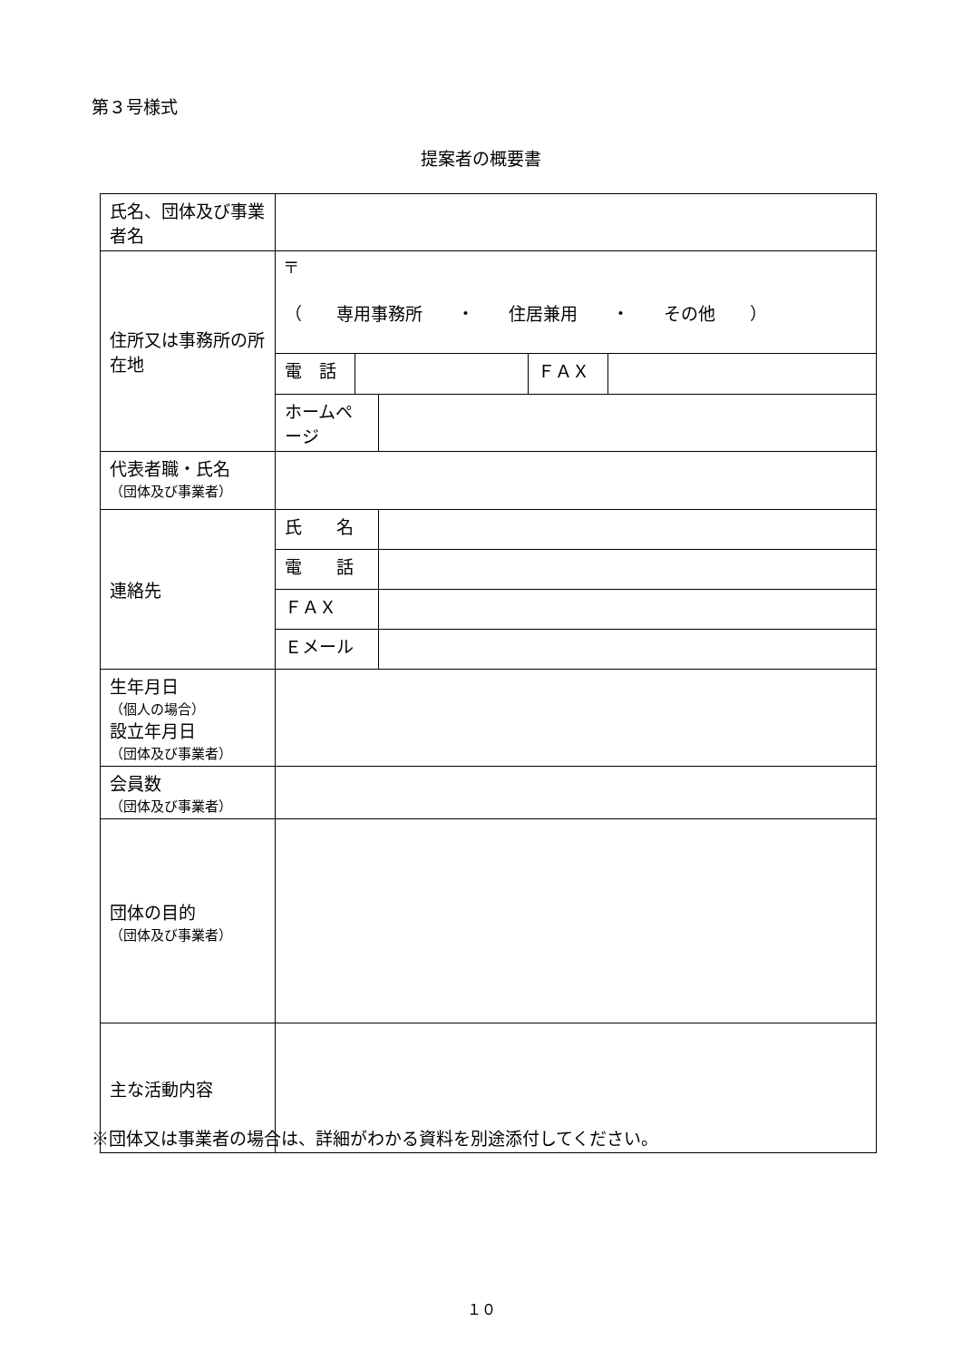第３号様式
提案者の概要書
| 氏名、団体及び事業者名 | | | | | |
| 住所又は事務所の所在地 | 〒 （ 専用事務所 ・ 住居兼用 ・ その他 ） | | | | |
| | 電 話 | | | ＦＡＸ | |
| | ホームページ | | | | |
| 代表者職・氏名 （団体及び事業者） | | | | | |
| 連絡先 | 氏 名 | | | | |
| | 電 話 | | | | |
| | ＦＡＸ | | | | |
| | Ｅメール | | | | |
| 生年月日 （個人の場合） 設立年月日 （団体及び事業者） | | | | | |
| 会員数 （団体及び事業者） | | | | | |
| 団体の目的 （団体及び事業者） | | | | | |
| 主な活動内容 | | | | | |
※団体又は事業者の場合は、詳細がわかる資料を別途添付してください。
１０